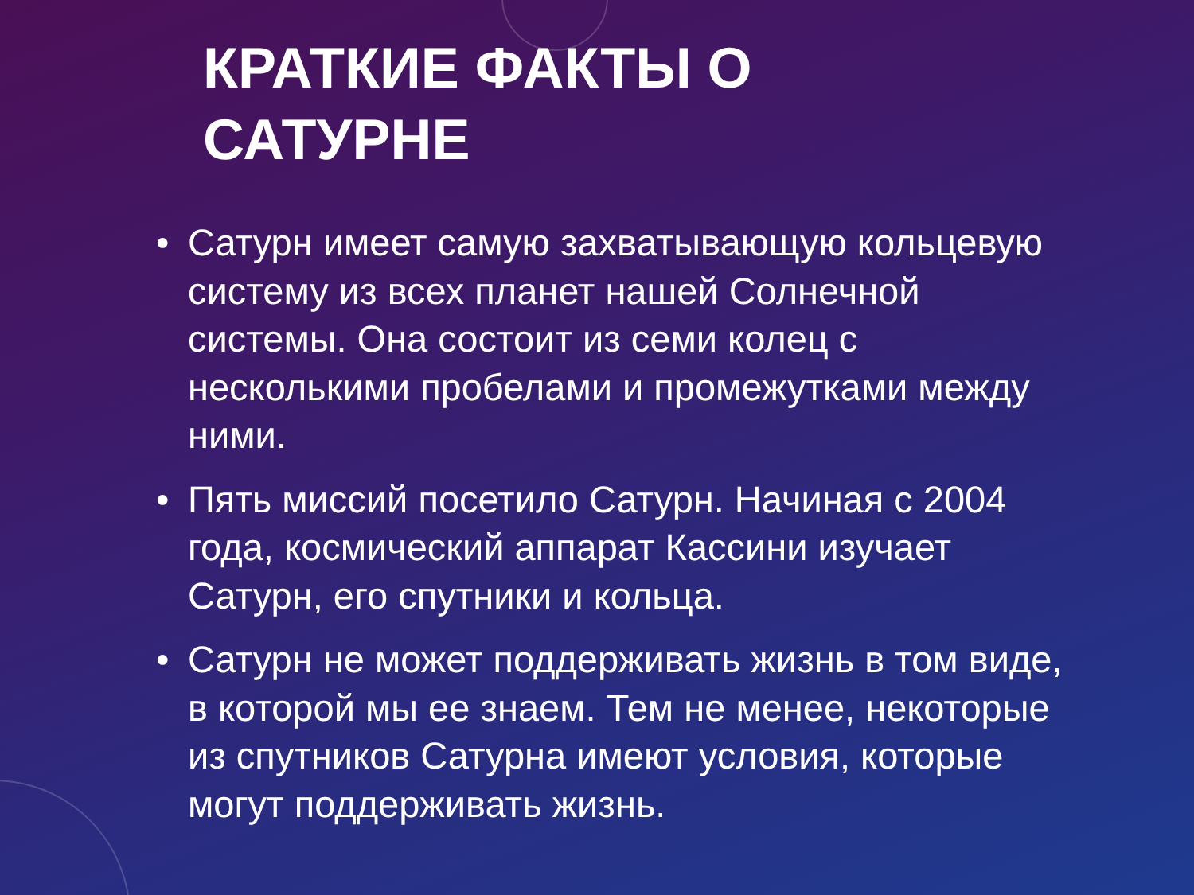КРАТКИЕ ФАКТЫ О
САТУРНЕ
• Сатурн имеет самую захватывающую кольцевую систему из всех планет нашей Солнечной системы. Она состоит из семи колец с несколькими пробелами и промежутками между ними.
• Пять миссий посетило Сатурн. Начиная с 2004 года, космический аппарат Кассини изучает Сатурн, его спутники и кольца.
• Сатурн не может поддерживать жизнь в том виде, в которой мы ее знаем. Тем не менее, некоторые из спутников Сатурна имеют условия, которые могут поддерживать жизнь.